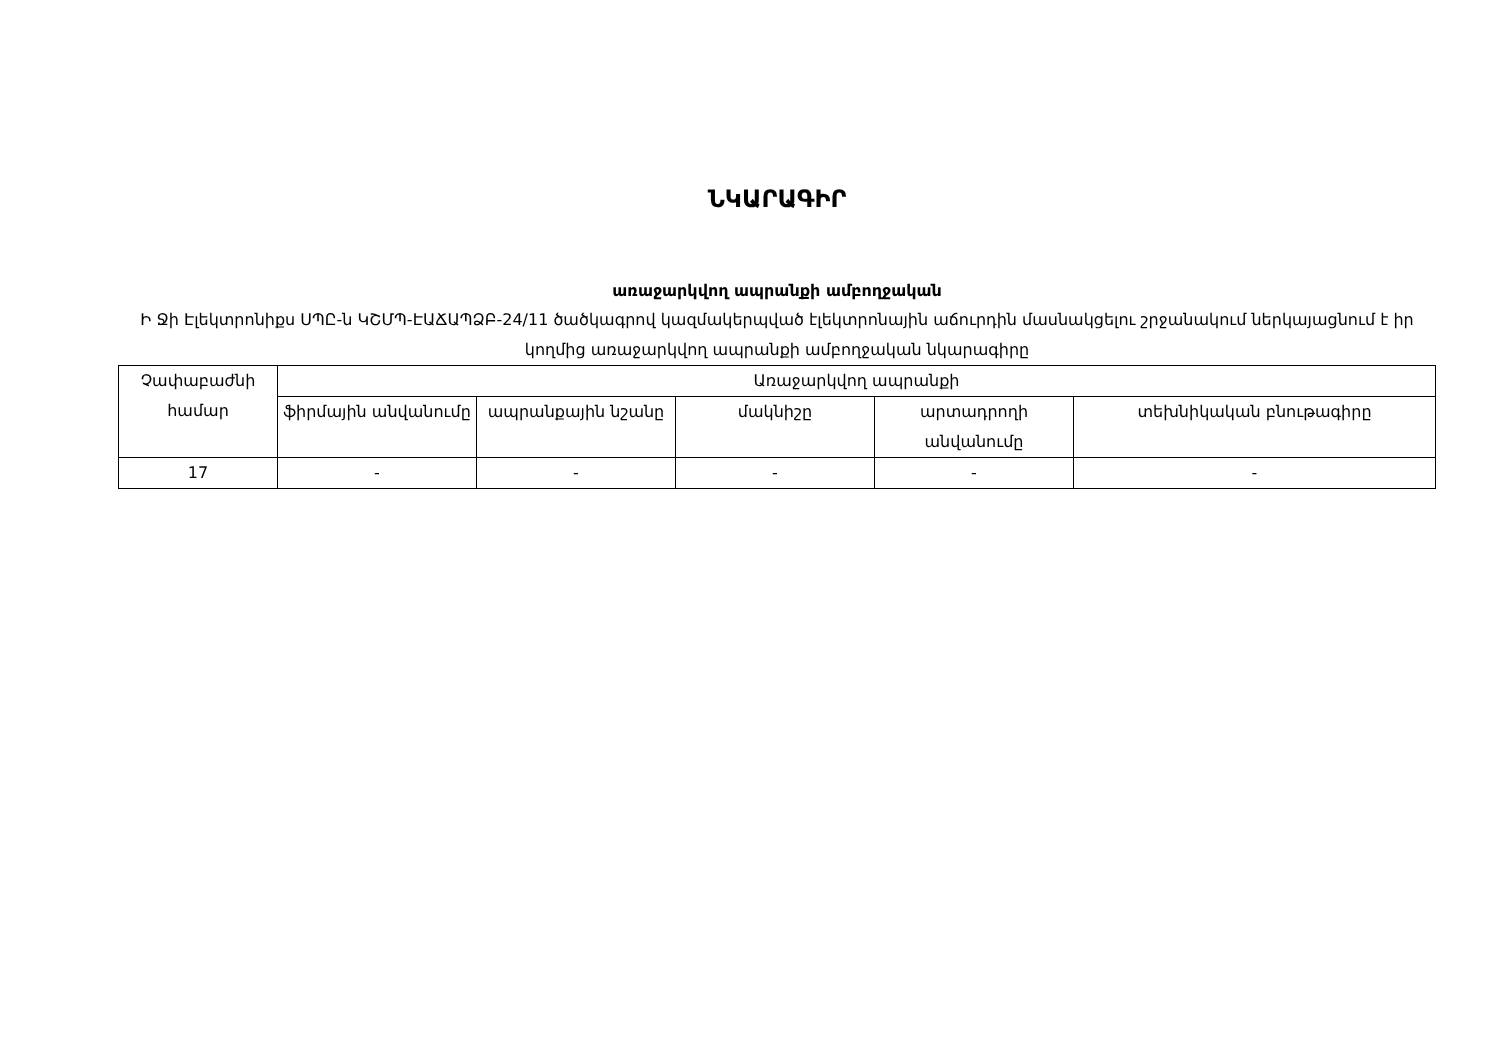ՆԿԱՐԱԳԻՐ
առաջարկվող ապրանքի ամբողջական
Ի Ջի Էլեկտրոնիքս ՍՊԸ-ն ԿՇՄՊ-ԷԱՃԱՊՁԲ-24/11 ծածկագրով կազմակերպված էլեկտրոնային աճուրդին մասնակցելու շրջանակում ներկայացնում է իր կողմից առաջարկվող ապրանքի ամբողջական նկարագիրը
| Չափաբաժնի համար | Առաջարկվող ապրանքի | | | | |
| --- | --- | --- | --- | --- | --- |
| | ֆիրմային անվանումը | ապրանքային նշանը | մակնիշը | արտադրողի անվանումը | տեխնիկական բնութագիրը |
| 17 | - | - | - | - | - |